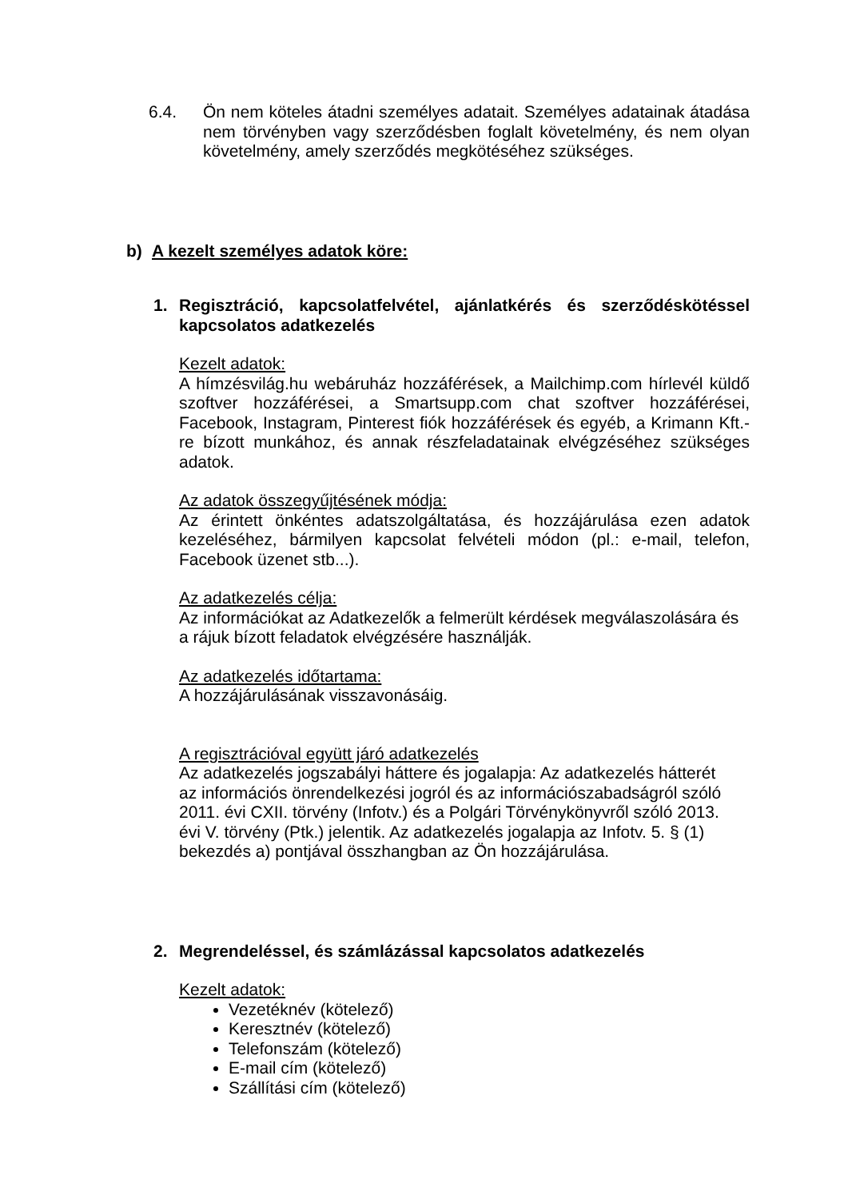6.4. Ön nem köteles átadni személyes adatait. Személyes adatainak átadása nem törvényben vagy szerződésben foglalt követelmény, és nem olyan követelmény, amely szerződés megkötéséhez szükséges.
b) A kezelt személyes adatok köre:
1. Regisztráció, kapcsolatfelvétel, ajánlatkérés és szerződéskötéssel kapcsolatos adatkezelés
Kezelt adatok:
A hímzésvilág.hu webáruház hozzáférések, a Mailchimp.com hírlevél küldő szoftver hozzáférései, a Smartsupp.com chat szoftver hozzáférései, Facebook, Instagram, Pinterest fiók hozzáférések és egyéb, a Krimann Kft.-re bízott munkához, és annak részfeladatainak elvégzéséhez szükséges adatok.
Az adatok összegyűjtésének módja:
Az érintett önkéntes adatszolgáltatása, és hozzájárulása ezen adatok kezeléséhez, bármilyen kapcsolat felvételi módon (pl.: e-mail, telefon, Facebook üzenet stb...).
Az adatkezelés célja:
Az információkat az Adatkezelők a felmerült kérdések megválaszolására és a rájuk bízott feladatok elvégzésére használják.
Az adatkezelés időtartama:
A hozzájárulásának visszavonásáig.
A regisztrációval együtt járó adatkezelés
Az adatkezelés jogszabályi háttere és jogalapja: Az adatkezelés hátterét
az információs önrendelkezési jogról és az információszabadságról szóló
2011. évi CXII. törvény (Infotv.) és a Polgári Törvénykönyvről szóló 2013.
évi V. törvény (Ptk.) jelentik. Az adatkezelés jogalapja az Infotv. 5. § (1)
bekezdés a) pontjával összhangban az Ön hozzájárulása.
2. Megrendeléssel, és számlázással kapcsolatos adatkezelés
Kezelt adatok:
Vezetéknév (kötelező)
Keresztnév (kötelező)
Telefonszám (kötelező)
E-mail cím (kötelező)
Szállítási cím (kötelező)